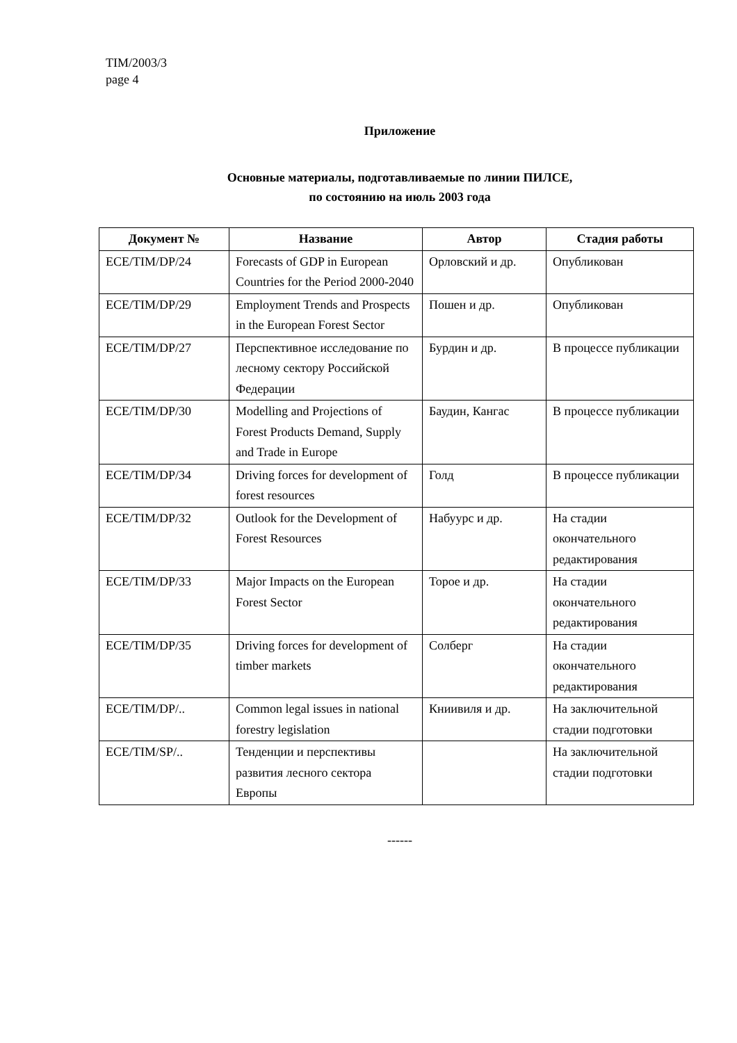TIM/2003/3
page 4
Приложение
Основные материалы, подготавливаемые по линии ПИЛСЕ,
по состоянию на июль 2003 года
| Документ № | Название | Автор | Стадия работы |
| --- | --- | --- | --- |
| ECE/TIM/DP/24 | Forecasts of GDP in European Countries for the Period 2000-2040 | Орловский и др. | Опубликован |
| ECE/TIM/DP/29 | Employment Trends and Prospects in the European Forest Sector | Пошен и др. | Опубликован |
| ECE/TIM/DP/27 | Перспективное исследование по лесному сектору Российской Федерации | Бурдин и др. | В процессе публикации |
| ECE/TIM/DP/30 | Modelling and Projections of Forest Products Demand, Supply and Trade in Europe | Баудин, Кангас | В процессе публикации |
| ECE/TIM/DP/34 | Driving forces for development of forest resources | Голд | В процессе публикации |
| ECE/TIM/DP/32 | Outlook for the Development of Forest Resources | Набуурс и др. | На стадии окончательного редактирования |
| ECE/TIM/DP/33 | Major Impacts on the European Forest Sector | Торое и др. | На стадии окончательного редактирования |
| ECE/TIM/DP/35 | Driving forces for development of timber markets | Солберг | На стадии окончательного редактирования |
| ECE/TIM/DP/.. | Common legal issues in national forestry legislation | Книивиля и др. | На заключительной стадии подготовки |
| ECE/TIM/SP/.. | Тенденции и перспективы развития лесного сектора Европы | | На заключительной стадии подготовки |
------